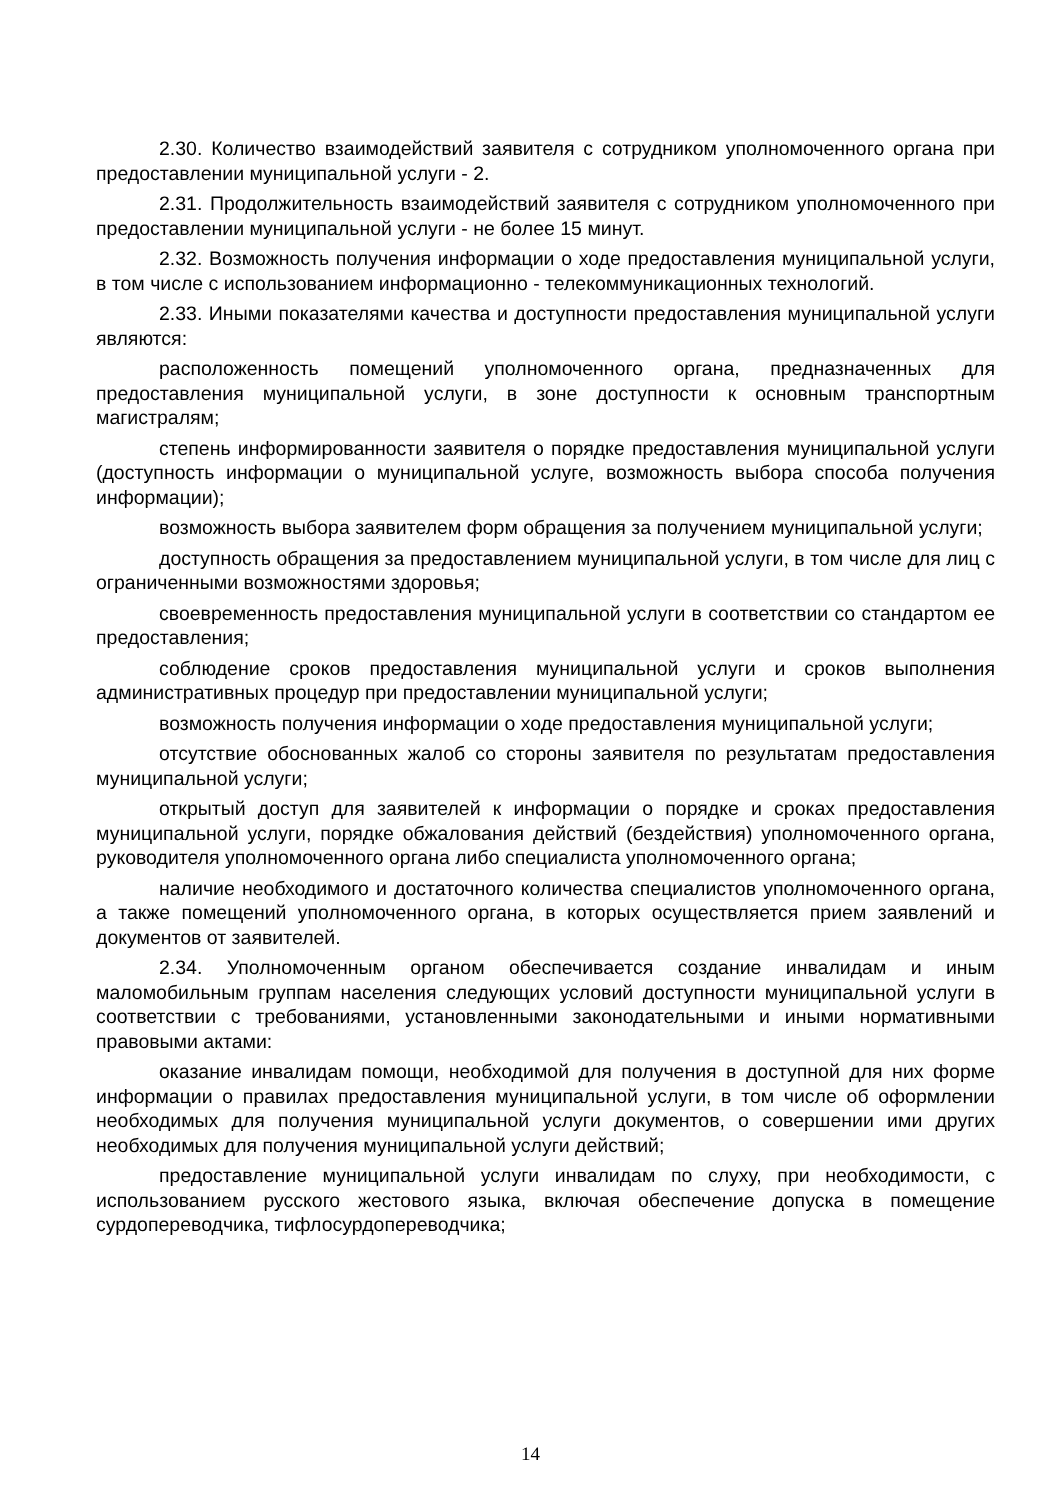2.30. Количество взаимодействий заявителя с сотрудником уполномоченного органа при предоставлении муниципальной услуги - 2.
2.31. Продолжительность взаимодействий заявителя с сотрудником уполномоченного при предоставлении муниципальной услуги - не более 15 минут.
2.32. Возможность получения информации о ходе предоставления муниципальной услуги, в том числе с использованием информационно - телекоммуникационных технологий.
2.33. Иными показателями качества и доступности предоставления муниципальной услуги являются:
расположенность помещений уполномоченного органа, предназначенных для предоставления муниципальной услуги, в зоне доступности к основным транспортным магистралям;
степень информированности заявителя о порядке предоставления муниципальной услуги (доступность информации о муниципальной услуге, возможность выбора способа получения информации);
возможность выбора заявителем форм обращения за получением муниципальной услуги;
доступность обращения за предоставлением муниципальной услуги, в том числе для лиц с ограниченными возможностями здоровья;
своевременность предоставления муниципальной услуги в соответствии со стандартом ее предоставления;
соблюдение сроков предоставления муниципальной услуги и сроков выполнения административных процедур при предоставлении муниципальной услуги;
возможность получения информации о ходе предоставления муниципальной услуги;
отсутствие обоснованных жалоб со стороны заявителя по результатам предоставления муниципальной услуги;
открытый доступ для заявителей к информации о порядке и сроках предоставления муниципальной услуги, порядке обжалования действий (бездействия) уполномоченного органа, руководителя уполномоченного органа либо специалиста уполномоченного органа;
наличие необходимого и достаточного количества специалистов уполномоченного органа, а также помещений уполномоченного органа, в которых осуществляется прием заявлений и документов от заявителей.
2.34. Уполномоченным органом обеспечивается создание инвалидам и иным маломобильным группам населения следующих условий доступности муниципальной услуги в соответствии с требованиями, установленными законодательными и иными нормативными правовыми актами:
оказание инвалидам помощи, необходимой для получения в доступной для них форме информации о правилах предоставления муниципальной услуги, в том числе об оформлении необходимых для получения муниципальной услуги документов, о совершении ими других необходимых для получения муниципальной услуги действий;
предоставление муниципальной услуги инвалидам по слуху, при необходимости, с использованием русского жестового языка, включая обеспечение допуска в помещение сурдопереводчика, тифлосурдопереводчика;
14